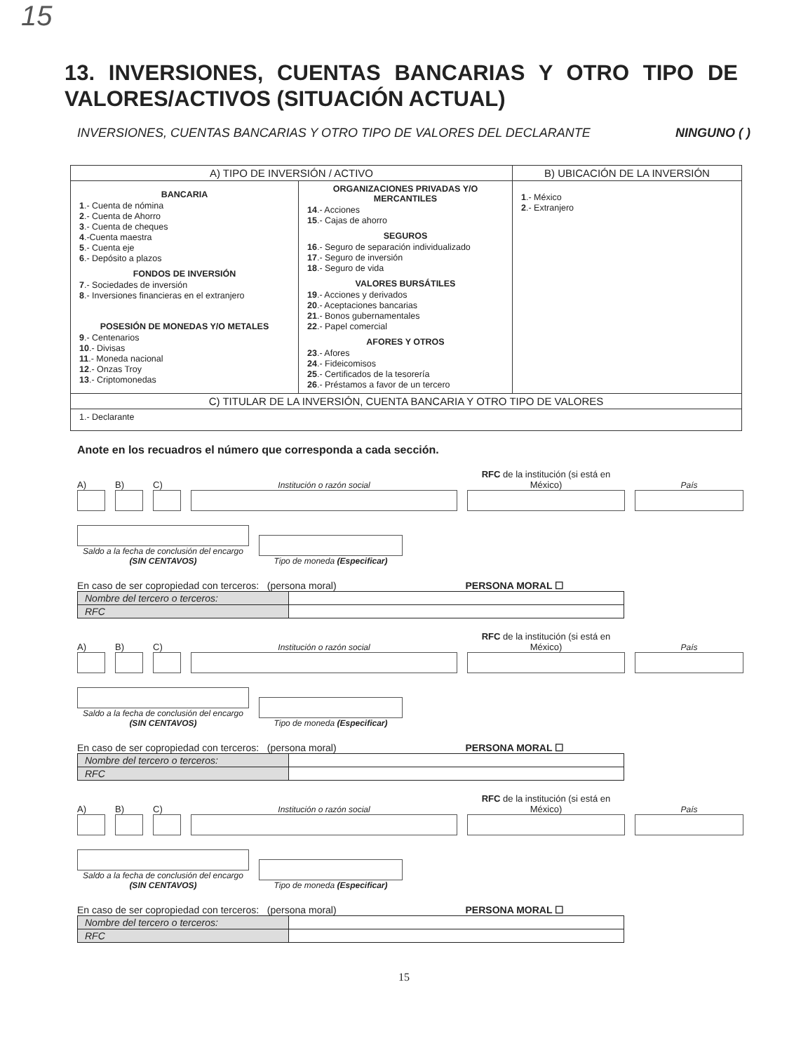15
13. INVERSIONES, CUENTAS BANCARIAS Y OTRO TIPO DE VALORES/ACTIVOS (SITUACIÓN ACTUAL)
INVERSIONES, CUENTAS BANCARIAS Y OTRO TIPO DE VALORES DEL DECLARANTE NINGUNO ( )
| A) TIPO DE INVERSIÓN / ACTIVO | | B) UBICACIÓN DE LA INVERSIÓN |
| --- | --- | --- |
| BANCARIA 1 .- Cuenta de nómina 2 .- Cuenta de Ahorro 3 .- Cuenta de cheques 4 .-Cuenta maestra 5 .- Cuenta eje 6 .- Depósito a plazos FONDOS DE INVERSIÓN 7 .- Sociedades de inversión 8 .- Inversiones financieras en el extranjero POSESIÓN DE MONEDAS Y/O METALES 9 .- Centenarios 10 .- Divisas 11 .- Moneda nacional 12 .- Onzas Troy 13 .- Criptomonedas | ORGANIZACIONES PRIVADAS Y/O MERCANTILES 14 .- Acciones 15 .- Cajas de ahorro SEGUROS 16 .- Seguro de separación individualizado 17 .- Seguro de inversión 18 .- Seguro de vida VALORES BURSÁTILES 19 .- Acciones y derivados 20 .- Aceptaciones bancarias 21 .- Bonos gubernamentales 22 .- Papel comercial AFORES Y OTROS 23 .- Afores 24 .- Fideicomisos 25 .- Certificados de la tesorería 26 .- Préstamos a favor de un tercero | 1 .- México 2 .- Extranjero |
| C) TITULAR DE LA INVERSIÓN, CUENTA BANCARIA Y OTRO TIPO DE VALORES | | |
| 1.- Declarante | | |
Anote en los recuadros el número que corresponda a cada sección.
A)
B)
C)
Institución o razón social
RFC de la institución (si está en México)
País
Saldo a la fecha de conclusión del encargo (SIN CENTAVOS)
Tipo de moneda (Especificar)
En caso de ser copropiedad con terceros: (persona moral) PERSONA MORAL ☐
| Nombre del tercero o terceros: | |
| RFC | |
A)
B)
C)
Institución o razón social
RFC de la institución (si está en México)
País
Saldo a la fecha de conclusión del encargo (SIN CENTAVOS)
Tipo de moneda (Especificar)
En caso de ser copropiedad con terceros: (persona moral) PERSONA MORAL ☐
| Nombre del tercero o terceros: | |
| RFC | |
A)
B)
C)
Institución o razón social
RFC de la institución (si está en México)
País
Saldo a la fecha de conclusión del encargo (SIN CENTAVOS)
Tipo de moneda (Especificar)
En caso de ser copropiedad con terceros: (persona moral) PERSONA MORAL ☐
| Nombre del tercero o terceros: | |
| RFC | |
15